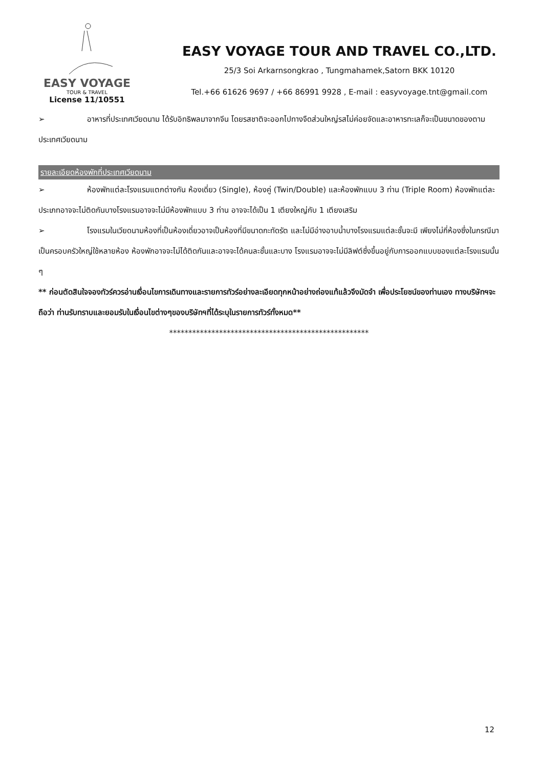EASY VOYAGE
TOUR & TRAVEL
License 11/10551
EASY VOYAGE TOUR AND TRAVEL CO.,LTD.
25/3 Soi Arkarnsongkrao , Tungmahamek,Satorn BKK 10120
Tel.+66 61626 9697 / +66 86991 9928 , E-mail : easyvoyage.tnt@gmail.com
➢ อาหารที่ประเทศเวียดนาม ได้รับอิทธิพลมาจากจีน โดยรสชาติจะออกไปทางจืดส่วนใหญ่รสไม่ค่อยจัดและอาหารทะเลก็จะเป็นขนาดของตามประเทศเวียดนาม
รายละเอียดห้องพักที่ประเทศเวียดนาม
➢ ห้องพักแต่ละโรงแรมแตกต่างกัน ห้องเดี่ยว (Single), ห้องคู่ (Twin/Double) และห้องพักแบบ 3 ท่าน (Triple Room) ห้องพักแต่ละประเภทอาจจะไม่ติดกันบางโรงแรมอาจจะไม่มีห้องพักแบบ 3 ท่าน อาจจะได้เป็น 1 เตียงใหญ่กับ 1 เตียงเสริม
➢ โรงแรมในเวียดนามห้องที่เป็นห้องเดี่ยวอาจเป็นห้องที่มีขนาดกะทัดรัต และไม่มีอ่างอาบน้ำบางโรงแรมแต่ละชั้นจะมี เพียงไม่กี่ห้องซึ่งในกรณีมาเป็นครอบครัวใหญ่ใช้หลายห้อง ห้องพักอาจจะไม่ได้ติดกันและอาจจะได้คนละชั้นและบาง โรงแรมอาจจะไม่มีลิฟต์ซึ่งขึ้นอยู่กับการออกแบบของแต่ละโรงแรมนั้น ๆ
** ก่อนตัดสินใจจองทัวร์ควรอ่านเงื่อนไขการเดินทางและรายการทัวร์อย่างละเอียดทุกหน้าอย่างถ่องแท้แล้วจึงมัดจำ เพื่อประโยชน์ของท่านเอง ทางบริษัทฯจะถือว่า ท่านรับทราบและยอมรับในเงื่อนไขต่างๆของบริษัทฯที่ได้ระบุในรายการทัวร์ทั้งหมด**
****************************************************
12